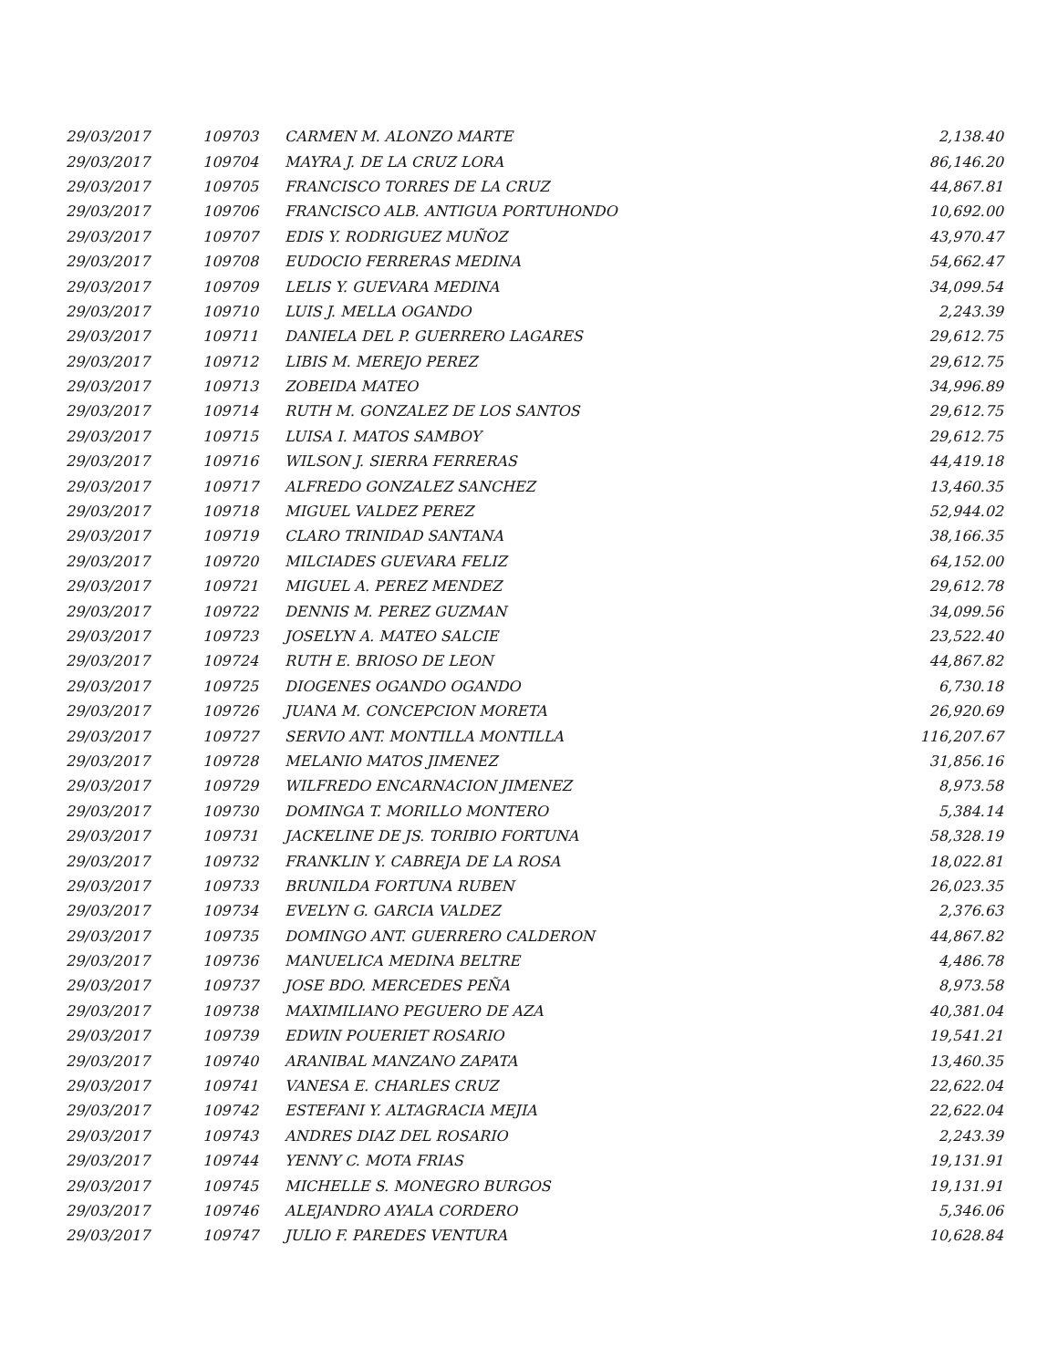| 29/03/2017 | 109703 | CARMEN M. ALONZO MARTE | 2,138.40 |
| 29/03/2017 | 109704 | MAYRA J. DE LA CRUZ LORA | 86,146.20 |
| 29/03/2017 | 109705 | FRANCISCO TORRES DE LA CRUZ | 44,867.81 |
| 29/03/2017 | 109706 | FRANCISCO ALB. ANTIGUA PORTUHONDO | 10,692.00 |
| 29/03/2017 | 109707 | EDIS Y. RODRIGUEZ MUÑOZ | 43,970.47 |
| 29/03/2017 | 109708 | EUDOCIO FERRERAS MEDINA | 54,662.47 |
| 29/03/2017 | 109709 | LELIS Y. GUEVARA MEDINA | 34,099.54 |
| 29/03/2017 | 109710 | LUIS J. MELLA OGANDO | 2,243.39 |
| 29/03/2017 | 109711 | DANIELA DEL P. GUERRERO LAGARES | 29,612.75 |
| 29/03/2017 | 109712 | LIBIS M. MEREJO PEREZ | 29,612.75 |
| 29/03/2017 | 109713 | ZOBEIDA MATEO | 34,996.89 |
| 29/03/2017 | 109714 | RUTH M. GONZALEZ DE LOS SANTOS | 29,612.75 |
| 29/03/2017 | 109715 | LUISA I. MATOS SAMBOY | 29,612.75 |
| 29/03/2017 | 109716 | WILSON J. SIERRA FERRERAS | 44,419.18 |
| 29/03/2017 | 109717 | ALFREDO GONZALEZ SANCHEZ | 13,460.35 |
| 29/03/2017 | 109718 | MIGUEL VALDEZ PEREZ | 52,944.02 |
| 29/03/2017 | 109719 | CLARO TRINIDAD SANTANA | 38,166.35 |
| 29/03/2017 | 109720 | MILCIADES GUEVARA FELIZ | 64,152.00 |
| 29/03/2017 | 109721 | MIGUEL A. PEREZ MENDEZ | 29,612.78 |
| 29/03/2017 | 109722 | DENNIS M. PEREZ GUZMAN | 34,099.56 |
| 29/03/2017 | 109723 | JOSELYN A. MATEO SALCIE | 23,522.40 |
| 29/03/2017 | 109724 | RUTH E. BRIOSO DE LEON | 44,867.82 |
| 29/03/2017 | 109725 | DIOGENES OGANDO OGANDO | 6,730.18 |
| 29/03/2017 | 109726 | JUANA M. CONCEPCION MORETA | 26,920.69 |
| 29/03/2017 | 109727 | SERVIO ANT. MONTILLA MONTILLA | 116,207.67 |
| 29/03/2017 | 109728 | MELANIO MATOS JIMENEZ | 31,856.16 |
| 29/03/2017 | 109729 | WILFREDO ENCARNACION JIMENEZ | 8,973.58 |
| 29/03/2017 | 109730 | DOMINGA T. MORILLO MONTERO | 5,384.14 |
| 29/03/2017 | 109731 | JACKELINE DE JS. TORIBIO FORTUNA | 58,328.19 |
| 29/03/2017 | 109732 | FRANKLIN Y. CABREJA DE LA ROSA | 18,022.81 |
| 29/03/2017 | 109733 | BRUNILDA FORTUNA RUBEN | 26,023.35 |
| 29/03/2017 | 109734 | EVELYN G. GARCIA VALDEZ | 2,376.63 |
| 29/03/2017 | 109735 | DOMINGO ANT. GUERRERO CALDERON | 44,867.82 |
| 29/03/2017 | 109736 | MANUELICA MEDINA BELTRE | 4,486.78 |
| 29/03/2017 | 109737 | JOSE BDO. MERCEDES PEÑA | 8,973.58 |
| 29/03/2017 | 109738 | MAXIMILIANO PEGUERO DE AZA | 40,381.04 |
| 29/03/2017 | 109739 | EDWIN POUERIET ROSARIO | 19,541.21 |
| 29/03/2017 | 109740 | ARANIBAL MANZANO ZAPATA | 13,460.35 |
| 29/03/2017 | 109741 | VANESA E. CHARLES CRUZ | 22,622.04 |
| 29/03/2017 | 109742 | ESTEFANI Y. ALTAGRACIA MEJIA | 22,622.04 |
| 29/03/2017 | 109743 | ANDRES DIAZ DEL ROSARIO | 2,243.39 |
| 29/03/2017 | 109744 | YENNY C. MOTA FRIAS | 19,131.91 |
| 29/03/2017 | 109745 | MICHELLE S. MONEGRO BURGOS | 19,131.91 |
| 29/03/2017 | 109746 | ALEJANDRO AYALA CORDERO | 5,346.06 |
| 29/03/2017 | 109747 | JULIO F. PAREDES VENTURA | 10,628.84 |